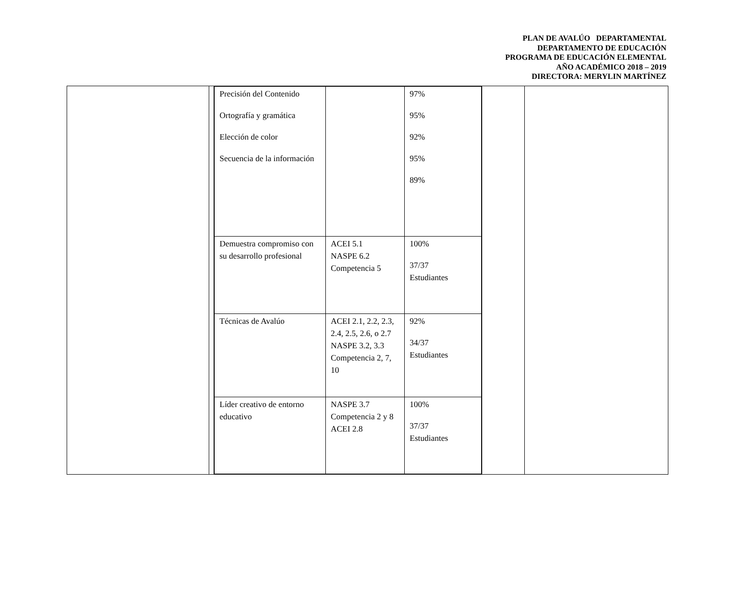PLAN DE AVALÚO DEPARTAMENTAL
DEPARTAMENTO DE EDUCACIÓN
PROGRAMA DE EDUCACIÓN ELEMENTAL
AÑO ACADÉMICO 2018 – 2019
DIRECTORA: MERYLIN MARTÍNEZ
| | | / Precisión del Contenido Ortografía y gramática Elección de color Secuencia de la información / / 97% 95% 92% 95% 89% / / Demuestra compromiso con su desarrollo profesional / ACEI 5.1 NASPE 6.2 Competencia 5 / 100% 37/37 Estudiantes / / Técnicas de Avalúo / ACEI 2.1, 2.2, 2.3, 2.4, 2.5, 2.6, o 2.7 NASPE 3.2, 3.3 Competencia 2, 7, 10 / 92% 34/37 Estudiantes / / Líder creativo de entorno educativo / NASPE 3.7 Competencia 2 y 8 ACEI 2.8 / 100% 37/37 Estudiantes / | | |